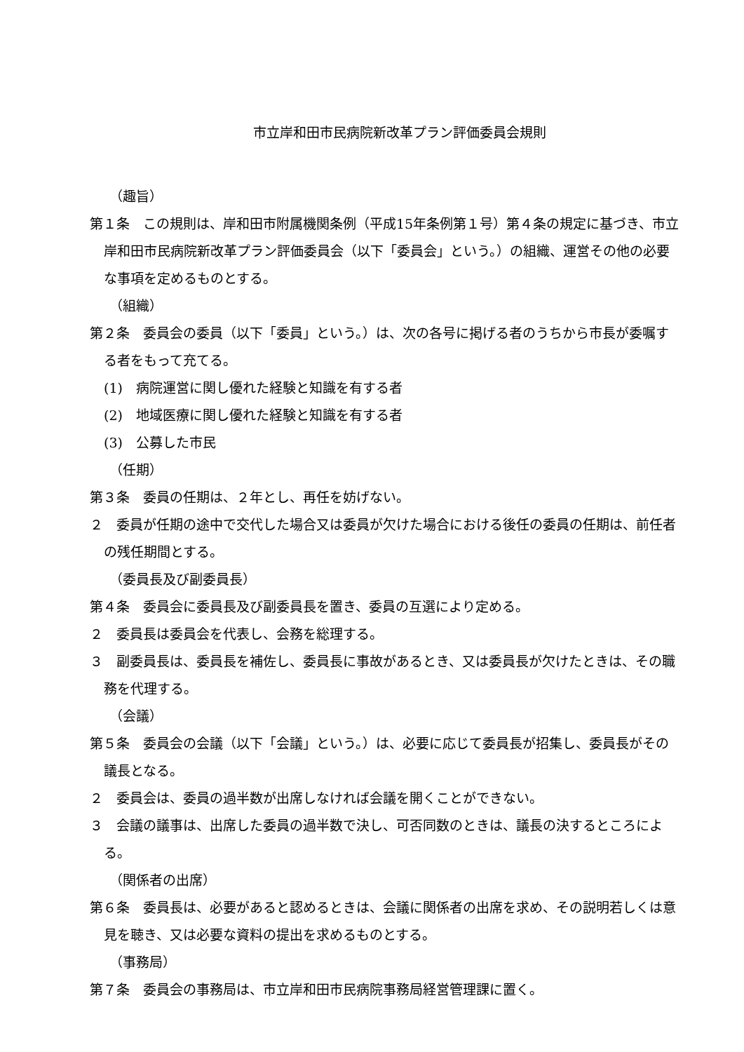市立岸和田市民病院新改革プラン評価委員会規則
（趣旨）
第１条　この規則は、岸和田市附属機関条例（平成15年条例第１号）第４条の規定に基づき、市立岸和田市民病院新改革プラン評価委員会（以下「委員会」という。）の組織、運営その他の必要な事項を定めるものとする。
（組織）
第２条　委員会の委員（以下「委員」という。）は、次の各号に掲げる者のうちから市長が委嘱する者をもって充てる。
(1)　病院運営に関し優れた経験と知識を有する者
(2)　地域医療に関し優れた経験と知識を有する者
(3)　公募した市民
（任期）
第３条　委員の任期は、２年とし、再任を妨げない。
２　委員が任期の途中で交代した場合又は委員が欠けた場合における後任の委員の任期は、前任者の残任期間とする。
（委員長及び副委員長）
第４条　委員会に委員長及び副委員長を置き、委員の互選により定める。
２　委員長は委員会を代表し、会務を総理する。
３　副委員長は、委員長を補佐し、委員長に事故があるとき、又は委員長が欠けたときは、その職務を代理する。
（会議）
第５条　委員会の会議（以下「会議」という。）は、必要に応じて委員長が招集し、委員長がその議長となる。
２　委員会は、委員の過半数が出席しなければ会議を開くことができない。
３　会議の議事は、出席した委員の過半数で決し、可否同数のときは、議長の決するところによる。
（関係者の出席）
第６条　委員長は、必要があると認めるときは、会議に関係者の出席を求め、その説明若しくは意見を聴き、又は必要な資料の提出を求めるものとする。
（事務局）
第７条　委員会の事務局は、市立岸和田市民病院事務局経営管理課に置く。